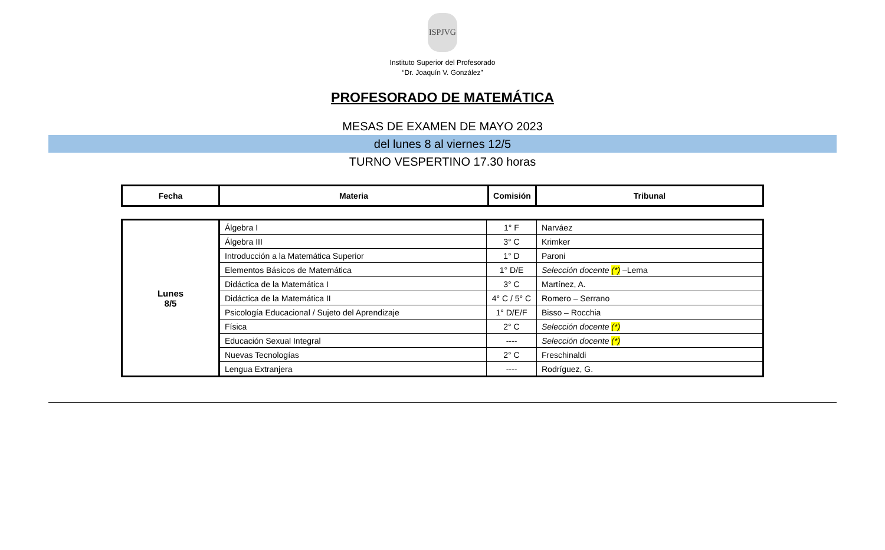ISPJVG
Instituto Superior del Profesorado
“Dr. Joaquín V. González”
PROFESORADO DE MATEMÁTICA
MESAS DE EXAMEN DE MAYO 2023
del lunes 8 al viernes 12/5
TURNO VESPERTINO 17.30 horas
| Fecha | Materia | Comisión | Tribunal |
| --- | --- | --- | --- |
| Lunes 8/5 | Álgebra I | 1° F | Narváez |
| | Álgebra III | 3° C | Krimker |
| | Introducción a la Matemática Superior | 1° D | Paroni |
| | Elementos Básicos de Matemática | 1° D/E | Selección docente (*) –Lema |
| | Didáctica de la Matemática I | 3° C | Martínez, A. |
| | Didáctica de la Matemática II | 4° C / 5° C | Romero – Serrano |
| | Psicología Educacional / Sujeto del Aprendizaje | 1° D/E/F | Bisso – Rocchia |
| | Física | 2° C | Selección docente (*) |
| | Educación Sexual Integral | ---- | Selección docente (*) |
| | Nuevas Tecnologías | 2° C | Freschinaldi |
| | Lengua Extranjera | ---- | Rodríguez, G. |